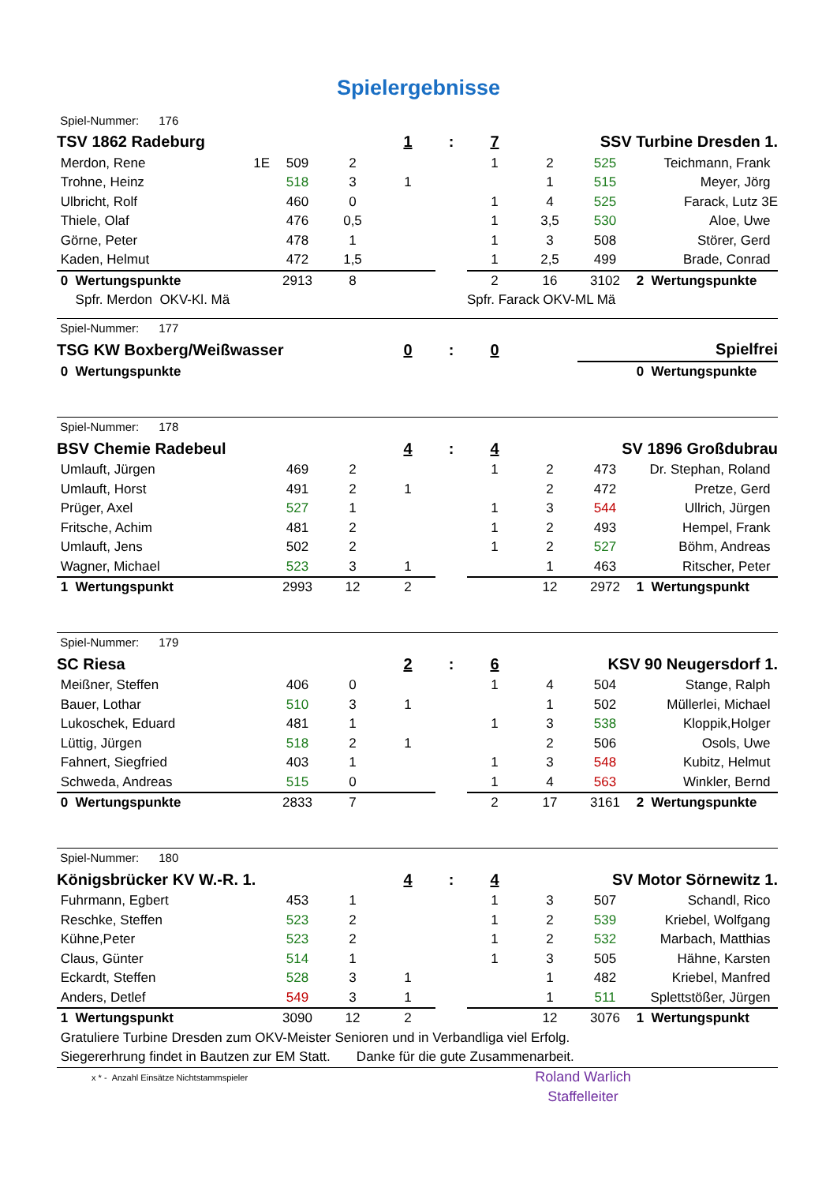Spielergebnisse
| Spiel-Nummer: 176 | | | | | | | | | |
| TSV 1862 Radeburg | | | | 1 | : | 7 | | SSV Turbine Dresden 1. | |
| Merdon, Rene | 1E | 509 | 2 | | | 1 | 2 | 525 | Teichmann, Frank |
| Trohne, Heinz | | 518 | 3 | 1 | | | 1 | 515 | Meyer, Jörg |
| Ulbricht, Rolf | | 460 | 0 | | | 1 | 4 | 525 | Farack, Lutz 3E |
| Thiele, Olaf | | 476 | 0,5 | | | 1 | 3,5 | 530 | Aloe, Uwe |
| Görne, Peter | | 478 | 1 | | | 1 | 3 | 508 | Störer, Gerd |
| Kaden, Helmut | | 472 | 1,5 | | | 1 | 2,5 | 499 | Brade, Conrad |
| 0 Wertungspunkte | | 2913 | 8 | | | 2 | 16 | 3102 | 2 Wertungspunkte |
| Spfr. Merdon OKV-Kl. Mä | | | | | | Spfr. Farack OKV-ML Mä | | | |
| Spiel-Nummer: 177 | | | | | | | | | |
| TSG KW Boxberg/Weißwasser | | | | 0 | : | 0 | | Spielfrei | |
| 0 Wertungspunkte | | | | | | | | | 0 Wertungspunkte |
| Spiel-Nummer: 178 | | | | | | | | | |
| BSV Chemie Radebeul | | | | 4 | : | 4 | | SV 1896 Großdubrau | |
| Umlauft, Jürgen | | 469 | 2 | | | 1 | 2 | 473 | Dr. Stephan, Roland |
| Umlauft, Horst | | 491 | 2 | 1 | | | 2 | 472 | Pretze, Gerd |
| Prüger, Axel | | 527 | 1 | | | 1 | 3 | 544 | Ullrich, Jürgen |
| Fritsche, Achim | | 481 | 2 | | | 1 | 2 | 493 | Hempel, Frank |
| Umlauft, Jens | | 502 | 2 | | | 1 | 2 | 527 | Böhm, Andreas |
| Wagner, Michael | | 523 | 3 | 1 | | | 1 | 463 | Ritscher, Peter |
| 1 Wertungspunkt | | 2993 | 12 | 2 | | | 12 | 2972 | 1 Wertungspunkt |
| Spiel-Nummer: 179 | | | | | | | | | |
| SC Riesa | | | | 2 | : | 6 | | KSV 90 Neugersdorf 1. | |
| Meißner, Steffen | | 406 | 0 | | | 1 | 4 | 504 | Stange, Ralph |
| Bauer, Lothar | | 510 | 3 | 1 | | | 1 | 502 | Müllerlei, Michael |
| Lukoschek, Eduard | | 481 | 1 | | | 1 | 3 | 538 | Kloppik,Holger |
| Lüttig, Jürgen | | 518 | 2 | 1 | | | 2 | 506 | Osols, Uwe |
| Fahnert, Siegfried | | 403 | 1 | | | 1 | 3 | 548 | Kubitz, Helmut |
| Schweda, Andreas | | 515 | 0 | | | 1 | 4 | 563 | Winkler, Bernd |
| 0 Wertungspunkte | | 2833 | 7 | | | 2 | 17 | 3161 | 2 Wertungspunkte |
| Spiel-Nummer: 180 | | | | | | | | | |
| Königsbrücker KV W.-R. 1. | | | | 4 | : | 4 | | SV Motor Sörnewitz 1. | |
| Fuhrmann, Egbert | | 453 | 1 | | | 1 | 3 | 507 | Schandl, Rico |
| Reschke, Steffen | | 523 | 2 | | | 1 | 2 | 539 | Kriebel, Wolfgang |
| Kühne,Peter | | 523 | 2 | | | 1 | 2 | 532 | Marbach, Matthias |
| Claus, Günter | | 514 | 1 | | | 1 | 3 | 505 | Hähne, Karsten |
| Eckardt, Steffen | | 528 | 3 | 1 | | | 1 | 482 | Kriebel, Manfred |
| Anders, Detlef | | 549 | 3 | 1 | | | 1 | 511 | Splettstößer, Jürgen |
| 1 Wertungspunkt | | 3090 | 12 | 2 | | | 12 | 3076 | 1 Wertungspunkt |
| Gratuliere Turbine Dresden zum OKV-Meister Senioren und in Verbandliga viel Erfolg. | | | | | | | | | |
| Siegererhrung findet in Bautzen zur EM Statt. Danke für die gute Zusammenarbeit. | | | | | | | | | |
| x * - Anzahl Einsätze Nichtstammspieler | | | | | | Roland Warlich | | | |
| | | | | | | Staffelleiter | | | |